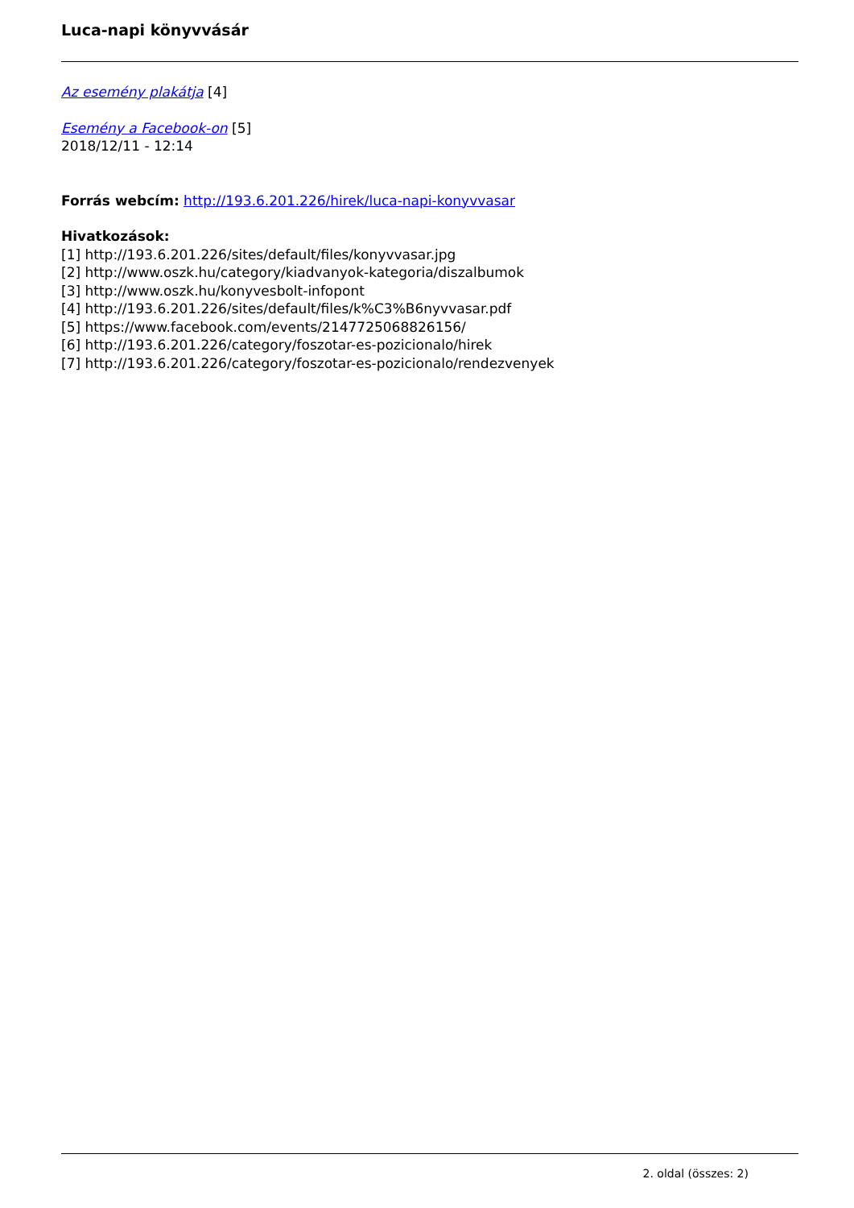Luca-napi könyvvásár
Az esemény plakátja [4]
Esemény a Facebook-on [5]
2018/12/11 - 12:14
Forrás webcím: http://193.6.201.226/hirek/luca-napi-konyvvasar
Hivatkozások:
[1] http://193.6.201.226/sites/default/files/konyvvasar.jpg
[2] http://www.oszk.hu/category/kiadvanyok-kategoria/diszalbumok
[3] http://www.oszk.hu/konyvesbolt-infopont
[4] http://193.6.201.226/sites/default/files/k%C3%B6nyvvasar.pdf
[5] https://www.facebook.com/events/2147725068826156/
[6] http://193.6.201.226/category/foszotar-es-pozicionalo/hirek
[7] http://193.6.201.226/category/foszotar-es-pozicionalo/rendezvenyek
2. oldal (összes: 2)